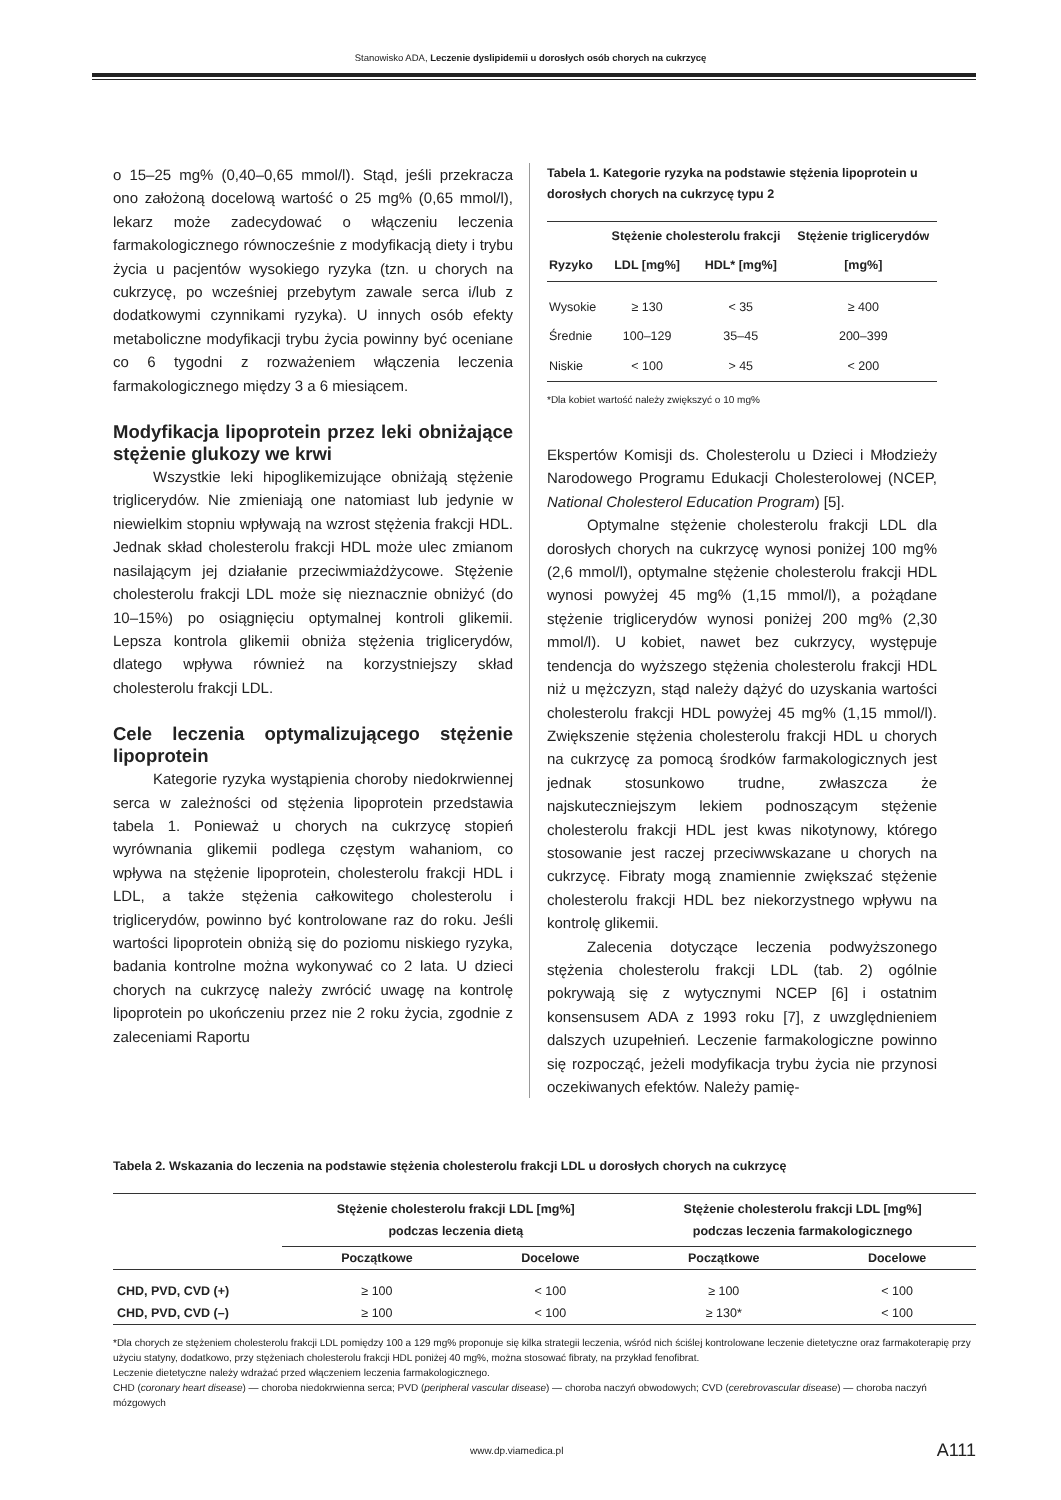Stanowisko ADA, Leczenie dyslipidemii u dorosłych osób chorych na cukrzycę
o 15–25 mg% (0,40–0,65 mmol/l). Stąd, jeśli przekracza ono założoną docelową wartość o 25 mg% (0,65 mmol/l), lekarz może zadecydować o włączeniu leczenia farmakologicznego równocześnie z modyfikacją diety i trybu życia u pacjentów wysokiego ryzyka (tzn. u chorych na cukrzycę, po wcześniej przebytym zawale serca i/lub z dodatkowymi czynnikami ryzyka). U innych osób efekty metaboliczne modyfikacji trybu życia powinny być oceniane co 6 tygodni z rozważeniem włączenia leczenia farmakologicznego między 3 a 6 miesiącem.
Modyfikacja lipoprotein przez leki obniżające stężenie glukozy we krwi
Wszystkie leki hipoglikemizujące obniżają stężenie triglicerydów. Nie zmieniają one natomiast lub jedynie w niewielkim stopniu wpływają na wzrost stężenia frakcji HDL. Jednak skład cholesterolu frakcji HDL może ulec zmianom nasilającym jej działanie przeciwmiażdżycowe. Stężenie cholesterolu frakcji LDL może się nieznacznie obniżyć (do 10–15%) po osiągnięciu optymalnej kontroli glikemii. Lepsza kontrola glikemii obniża stężenia triglicerydów, dlatego wpływa również na korzystniejszy skład cholesterolu frakcji LDL.
Cele leczenia optymalizującego stężenie lipoprotein
Kategorie ryzyka wystąpienia choroby niedokrwiennej serca w zależności od stężenia lipoprotein przedstawia tabela 1. Ponieważ u chorych na cukrzycę stopień wyrównania glikemii podlega częstym wahaniom, co wpływa na stężenie lipoprotein, cholesterolu frakcji HDL i LDL, a także stężenia całkowitego cholesterolu i triglicerydów, powinno być kontrolowane raz do roku. Jeśli wartości lipoprotein obniżą się do poziomu niskiego ryzyka, badania kontrolne można wykonywać co 2 lata. U dzieci chorych na cukrzycę należy zwrócić uwagę na kontrolę lipoprotein po ukończeniu przez nie 2 roku życia, zgodnie z zaleceniami Raportu
Tabela 1. Kategorie ryzyka na podstawie stężenia lipoprotein u dorosłych chorych na cukrzycę typu 2
| Ryzyko | Stężenie cholesterolu frakcji | | Stężenie triglicerydów |
| --- | --- | --- | --- |
| | LDL [mg%] | HDL* [mg%] | [mg%] |
| Wysokie | ≥ 130 | < 35 | ≥ 400 |
| Średnie | 100–129 | 35–45 | 200–399 |
| Niskie | < 100 | > 45 | < 200 |
*Dla kobiet wartość należy zwiększyć o 10 mg%
Ekspertów Komisji ds. Cholesterolu u Dzieci i Młodzieży Narodowego Programu Edukacji Cholesterolowej (NCEP, National Cholesterol Education Program) [5].
Optymalne stężenie cholesterolu frakcji LDL dla dorosłych chorych na cukrzycę wynosi poniżej 100 mg% (2,6 mmol/l), optymalne stężenie cholesterolu frakcji HDL wynosi powyżej 45 mg% (1,15 mmol/l), a pożądane stężenie triglicerydów wynosi poniżej 200 mg% (2,30 mmol/l). U kobiet, nawet bez cukrzycy, występuje tendencja do wyższego stężenia cholesterolu frakcji HDL niż u mężczyzn, stąd należy dążyć do uzyskania wartości cholesterolu frakcji HDL powyżej 45 mg% (1,15 mmol/l). Zwiększenie stężenia cholesterolu frakcji HDL u chorych na cukrzycę za pomocą środków farmakologicznych jest jednak stosunkowo trudne, zwłaszcza że najskuteczniejszym lekiem podnoszącym stężenie cholesterolu frakcji HDL jest kwas nikotynowy, którego stosowanie jest raczej przeciwwskazane u chorych na cukrzycę. Fibraty mogą znamiennie zwiększać stężenie cholesterolu frakcji HDL bez niekorzystnego wpływu na kontrolę glikemii.
Zalecenia dotyczące leczenia podwyższonego stężenia cholesterolu frakcji LDL (tab. 2) ogólnie pokrywają się z wytycznymi NCEP [6] i ostatnim konsensusem ADA z 1993 roku [7], z uwzględnieniem dalszych uzupełnień. Leczenie farmakologiczne powinno się rozpocząć, jeżeli modyfikacja trybu życia nie przynosi oczekiwanych efektów. Należy pamię-
Tabela 2. Wskazania do leczenia na podstawie stężenia cholesterolu frakcji LDL u dorosłych chorych na cukrzycę
| | Stężenie cholesterolu frakcji LDL [mg%] podczas leczenia dietą | | Stężenie cholesterolu frakcji LDL [mg%] podczas leczenia farmakologicznego | |
| --- | --- | --- | --- | --- |
| | Początkowe | Docelowe | Początkowe | Docelowe |
| CHD, PVD, CVD (+) | ≥ 100 | < 100 | ≥ 100 | < 100 |
| CHD, PVD, CVD (–) | ≥ 100 | < 100 | ≥ 130* | < 100 |
*Dla chorych ze stężeniem cholesterolu frakcji LDL pomiędzy 100 a 129 mg% proponuje się kilka strategii leczenia, wśród nich ściślej kontrolowane leczenie dietetyczne oraz farmakoterapię przy użyciu statyny, dodatkowo, przy stężeniach cholesterolu frakcji HDL poniżej 40 mg%, można stosować fibraty, na przykład fenofibrat.
Leczenie dietetyczne należy wdrażać przed włączeniem leczenia farmakologicznego.
CHD (coronary heart disease) — choroba niedokrwienna serca; PVD (peripheral vascular disease) — choroba naczyń obwodowych; CVD (cerebrovascular disease) — choroba naczyń mózgowych
www.dp.viamedica.pl A111